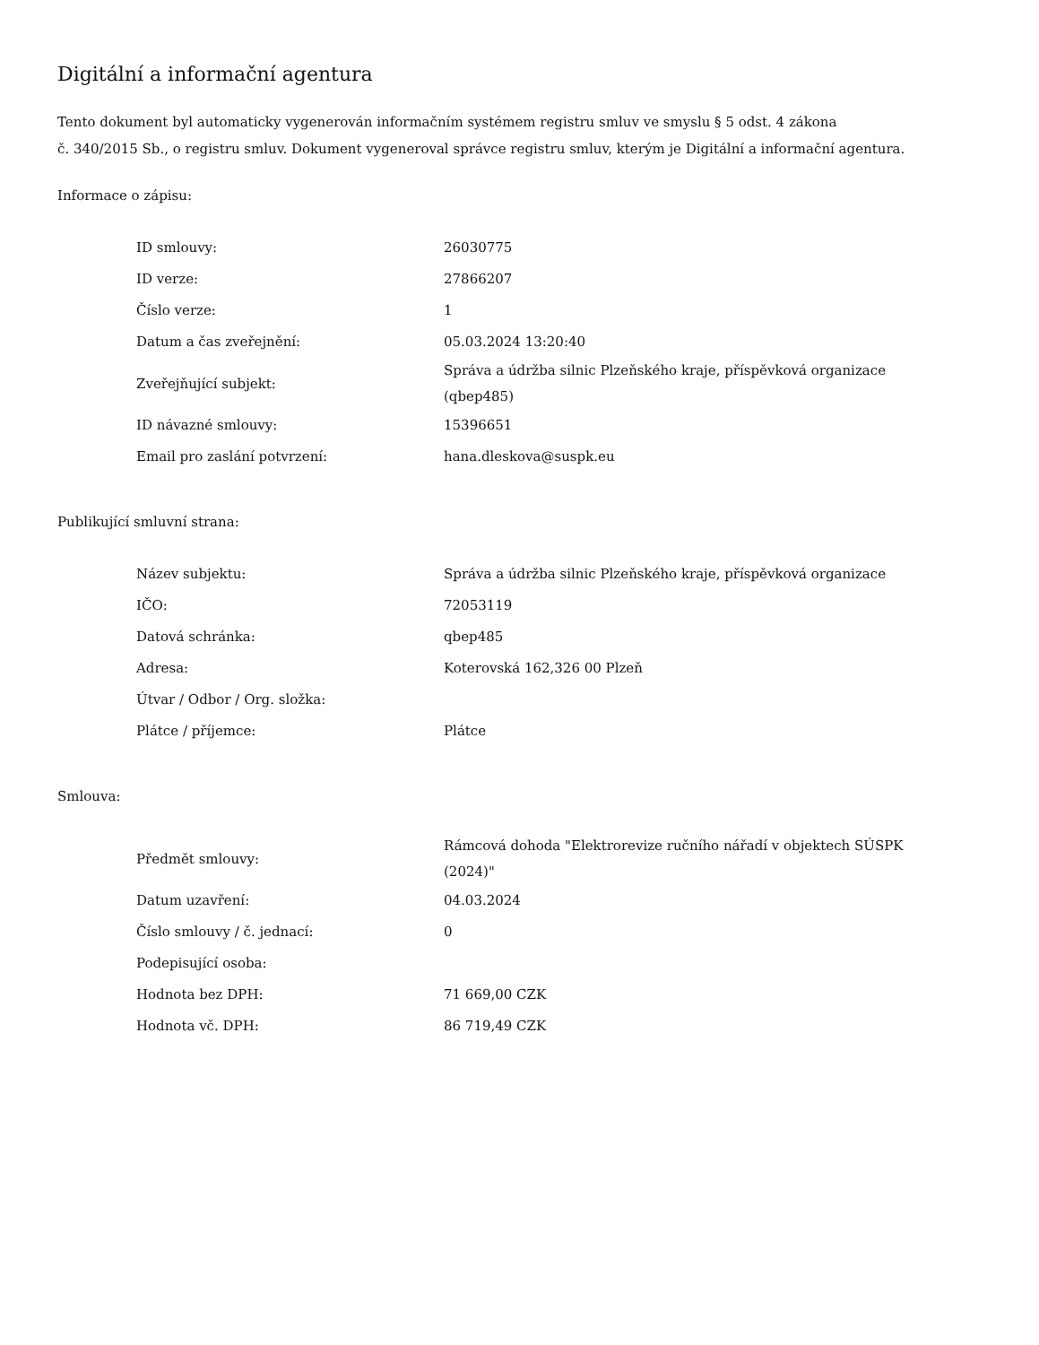Digitální a informační agentura
Tento dokument byl automaticky vygenerován informačním systémem registru smluv ve smyslu § 5 odst. 4 zákona
č. 340/2015 Sb., o registru smluv. Dokument vygeneroval správce registru smluv, kterým je Digitální a informační agentura.
Informace o zápisu:
| ID smlouvy: | 26030775 |
| ID verze: | 27866207 |
| Číslo verze: | 1 |
| Datum a čas zveřejnění: | 05.03.2024 13:20:40 |
| Zveřejňující subjekt: | Správa a údržba silnic Plzeňského kraje, příspěvková organizace (qbep485) |
| ID návazné smlouvy: | 15396651 |
| Email pro zaslání potvrzení: | hana.dleskova@suspk.eu |
Publikující smluvní strana:
| Název subjektu: | Správa a údržba silnic Plzeňského kraje, příspěvková organizace |
| IČO: | 72053119 |
| Datová schránka: | qbep485 |
| Adresa: | Koterovská 162,326 00 Plzeň |
| Útvar / Odbor / Org. složka: | |
| Plátce / příjemce: | Plátce |
Smlouva:
| Předmět smlouvy: | Rámcová dohoda "Elektrorevize ručního nářadí v objektech SÚSPK (2024)" |
| Datum uzavření: | 04.03.2024 |
| Číslo smlouvy / č. jednací: | 0 |
| Podepisující osoba: | |
| Hodnota bez DPH: | 71 669,00 CZK |
| Hodnota vč. DPH: | 86 719,49 CZK |